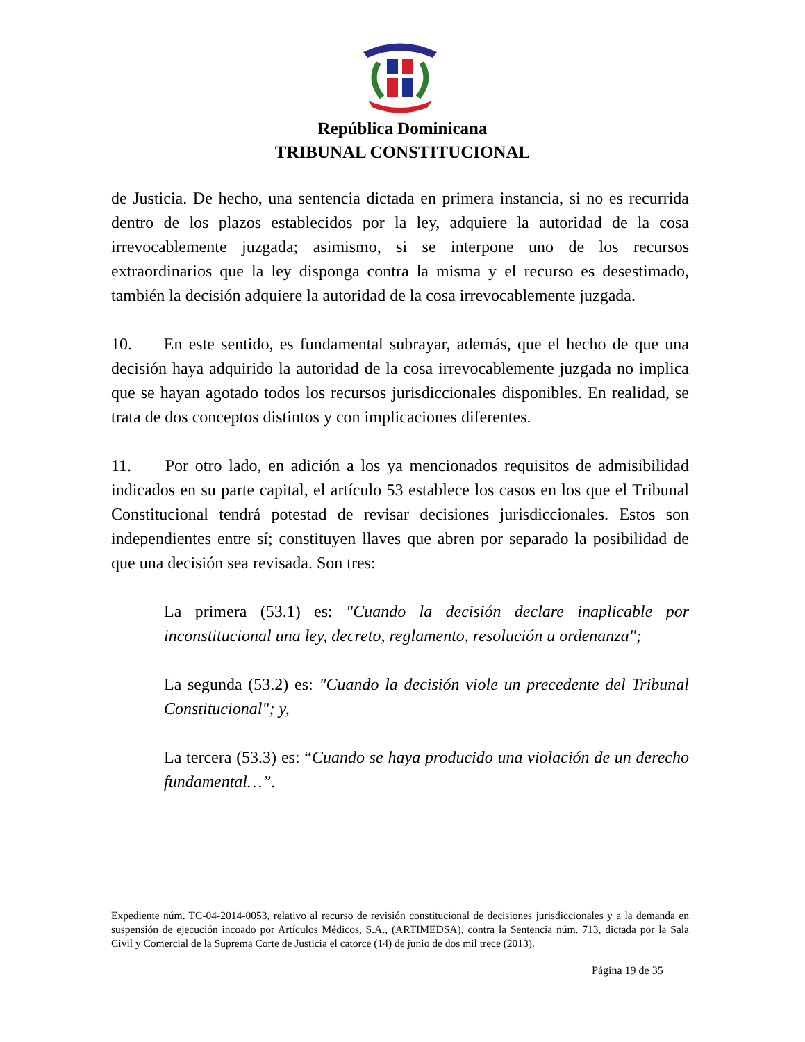República Dominicana
TRIBUNAL CONSTITUCIONAL
de Justicia. De hecho, una sentencia dictada en primera instancia, si no es recurrida dentro de los plazos establecidos por la ley, adquiere la autoridad de la cosa irrevocablemente juzgada; asimismo, si se interpone uno de los recursos extraordinarios que la ley disponga contra la misma y el recurso es desestimado, también la decisión adquiere la autoridad de la cosa irrevocablemente juzgada.
10. En este sentido, es fundamental subrayar, además, que el hecho de que una decisión haya adquirido la autoridad de la cosa irrevocablemente juzgada no implica que se hayan agotado todos los recursos jurisdiccionales disponibles. En realidad, se trata de dos conceptos distintos y con implicaciones diferentes.
11. Por otro lado, en adición a los ya mencionados requisitos de admisibilidad indicados en su parte capital, el artículo 53 establece los casos en los que el Tribunal Constitucional tendrá potestad de revisar decisiones jurisdiccionales. Estos son independientes entre sí; constituyen llaves que abren por separado la posibilidad de que una decisión sea revisada. Son tres:
La primera (53.1) es: "Cuando la decisión declare inaplicable por inconstitucional una ley, decreto, reglamento, resolución u ordenanza";
La segunda (53.2) es: "Cuando la decisión viole un precedente del Tribunal Constitucional"; y,
La tercera (53.3) es: “Cuando se haya producido una violación de un derecho fundamental…”.
Expediente núm. TC-04-2014-0053, relativo al recurso de revisión constitucional de decisiones jurisdiccionales y a la demanda en suspensión de ejecución incoado por Artículos Médicos, S.A., (ARTIMEDSA), contra la Sentencia núm. 713, dictada por la Sala Civil y Comercial de la Suprema Corte de Justicia el catorce (14) de junio de dos mil trece (2013).
Página 19 de 35